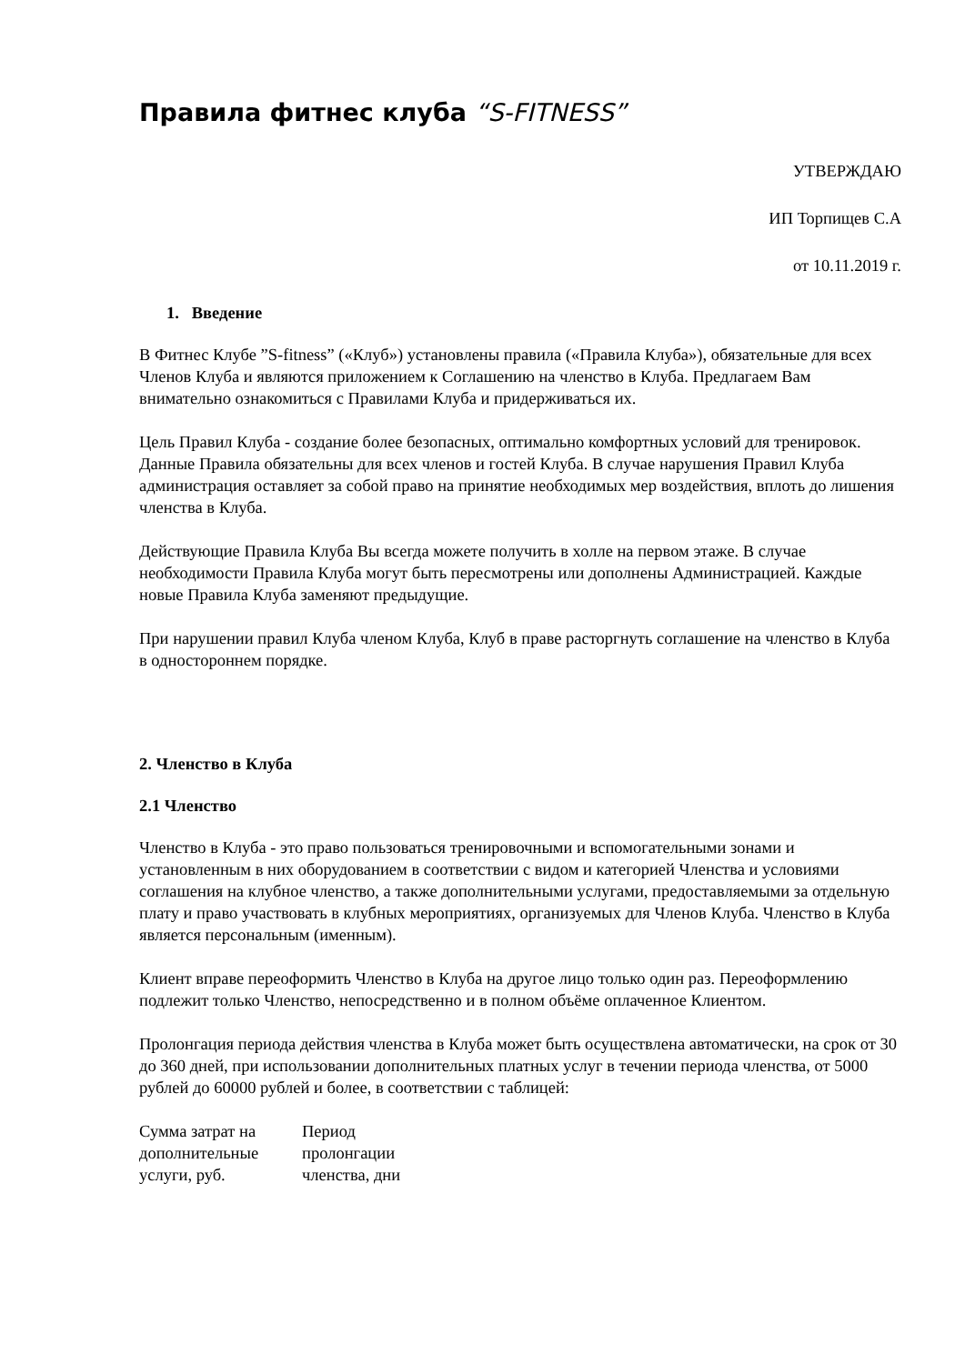Правила фитнес клуба “S-FITNESS”
УТВЕРЖДАЮ
ИП Торпищев С.А
от 10.11.2019 г.
1. Введение
В Фитнес Клубе ”S-fitness” («Клуб») установлены правила («Правила Клуба»), обязательные для всех Членов Клуба и являются приложением к Соглашению на членство в Клуба. Предлагаем Вам внимательно ознакомиться с Правилами Клуба и придерживаться их.
Цель Правил Клуба - создание более безопасных, оптимально комфортных условий для тренировок. Данные Правила обязательны для всех членов и гостей Клуба. В случае нарушения Правил Клуба администрация оставляет за собой право на принятие необходимых мер воздействия, вплоть до лишения членства в Клуба.
Действующие Правила Клуба Вы всегда можете получить в холле на первом этаже. В случае необходимости Правила Клуба могут быть пересмотрены или дополнены Администрацией. Каждые новые Правила Клуба заменяют предыдущие.
При нарушении правил Клуба членом Клуба, Клуб в праве расторгнуть соглашение на членство в Клуба в одностороннем порядке.
2. Членство в Клуба
2.1 Членство
Членство в Клуба - это право пользоваться тренировочными и вспомогательными зонами и установленным в них оборудованием в соответствии с видом и категорией Членства и условиями соглашения на клубное членство, а также дополнительными услугами, предоставляемыми за отдельную плату и право участвовать в клубных мероприятиях, организуемых для Членов Клуба. Членство в Клуба является персональным (именным).
Клиент вправе переоформить Членство в Клуба на другое лицо только один раз. Переоформлению подлежит только Членство, непосредственно и в полном объёме оплаченное Клиентом.
Пролонгация периода действия членства в Клуба может быть осуществлена автоматически, на срок от 30 до 360 дней, при использовании дополнительных платных услуг в течении периода членства, от 5000 рублей до 60000 рублей и более, в соответствии с таблицей:
| Сумма затрат на дополнительные услуги, руб. | Период пролонгации членства, дни |